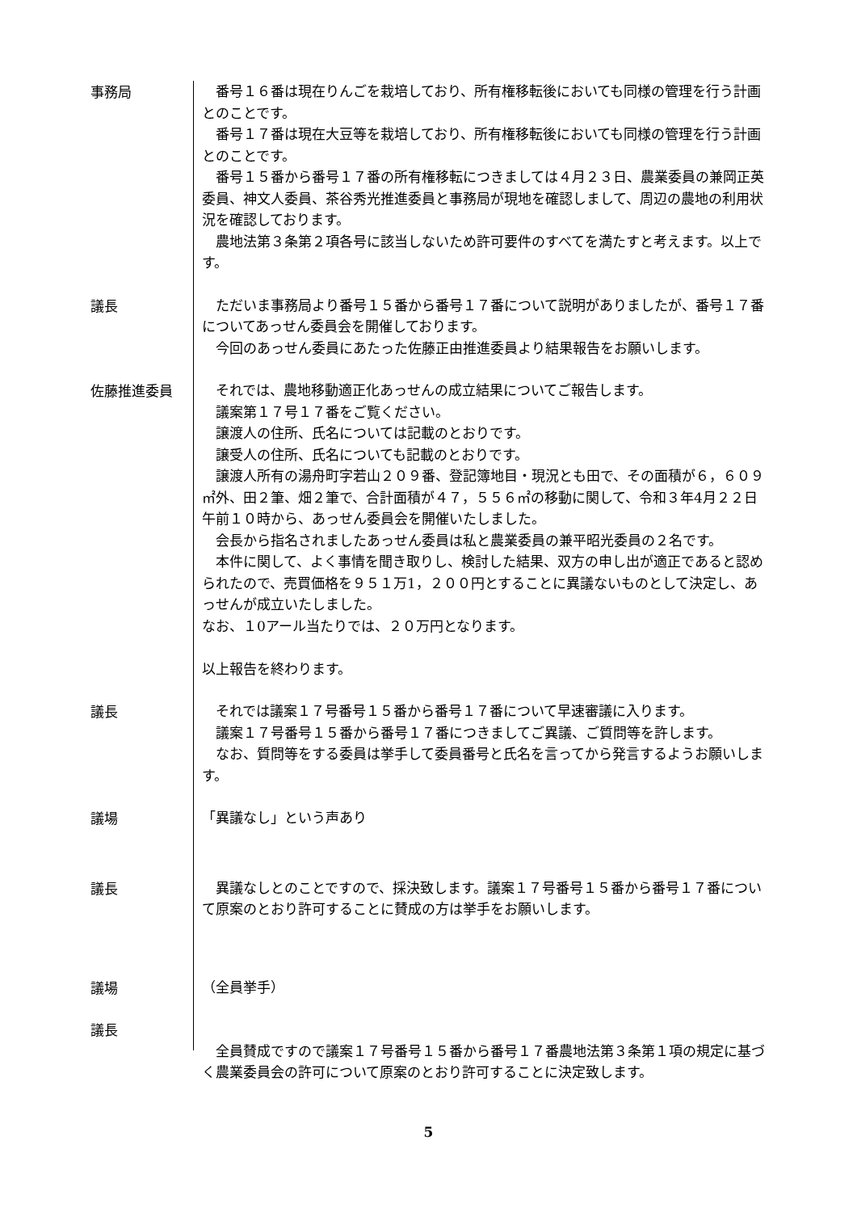事務局
　番号１６番は現在りんごを栽培しており、所有権移転後においても同様の管理を行う計画とのことです。
　番号１７番は現在大豆等を栽培しており、所有権移転後においても同様の管理を行う計画とのことです。
　番号１５番から番号１７番の所有権移転につきましては４月２３日、農業委員の兼岡正英委員、神文人委員、茶谷秀光推進委員と事務局が現地を確認しまして、周辺の農地の利用状況を確認しております。
　農地法第３条第２項各号に該当しないため許可要件のすべてを満たすと考えます。以上です。
議長
　ただいま事務局より番号１５番から番号１７番について説明がありましたが、番号１７番についてあっせん委員会を開催しております。
　今回のあっせん委員にあたった佐藤正由推進委員より結果報告をお願いします。
佐藤推進委員
　それでは、農地移動適正化あっせんの成立結果についてご報告します。
　議案第１７号１７番をご覧ください。
　譲渡人の住所、氏名については記載のとおりです。
　譲受人の住所、氏名についても記載のとおりです。
　譲渡人所有の湯舟町字若山２０９番、登記簿地目・現況とも田で、その面積が６，６０９㎡外、田２筆、畑２筆で、合計面積が４７，５５６㎡の移動に関して、令和３年4月２２日午前１０時から、あっせん委員会を開催いたしました。
　会長から指名されましたあっせん委員は私と農業委員の兼平昭光委員の２名です。
　本件に関して、よく事情を聞き取りし、検討した結果、双方の申し出が適正であると認められたので、売買価格を９５１万1，２００円とすることに異議ないものとして決定し、あっせんが成立いたしました。
なお、１0アール当たりでは、２０万円となります。
以上報告を終わります。
議長
　それでは議案１７号番号１５番から番号１７番について早速審議に入ります。
　議案１７号番号１５番から番号１７番につきましてご異議、ご質問等を許します。
　なお、質問等をする委員は挙手して委員番号と氏名を言ってから発言するようお願いします。
議場
「異議なし」という声あり
議長
　異議なしとのことですので、採決致します。議案１７号番号１５番から番号１７番について原案のとおり許可することに賛成の方は挙手をお願いします。
議場
（全員挙手）
議長
　全員賛成ですので議案１７号番号１５番から番号１７番農地法第３条第１項の規定に基づく農業委員会の許可について原案のとおり許可することに決定致します。
5